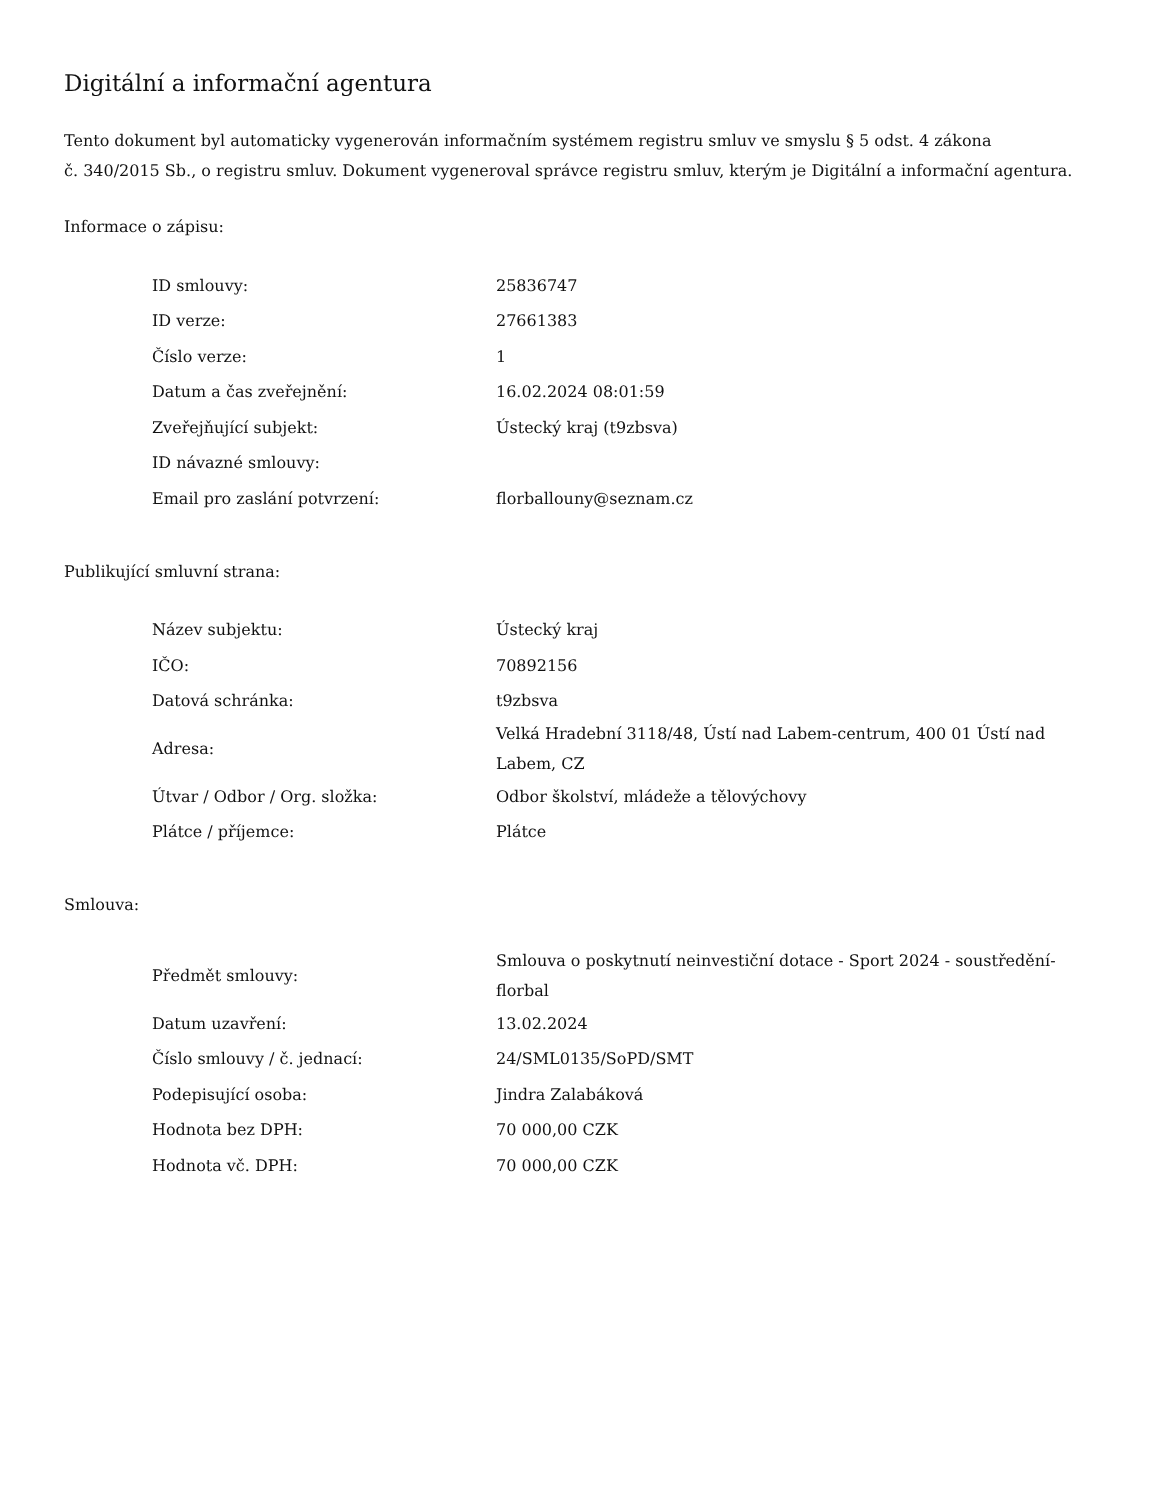Digitální a informační agentura
Tento dokument byl automaticky vygenerován informačním systémem registru smluv ve smyslu § 5 odst. 4 zákona
č. 340/2015 Sb., o registru smluv. Dokument vygeneroval správce registru smluv, kterým je Digitální a informační agentura.
Informace o zápisu:
| ID smlouvy: | 25836747 |
| ID verze: | 27661383 |
| Číslo verze: | 1 |
| Datum a čas zveřejnění: | 16.02.2024 08:01:59 |
| Zveřejňující subjekt: | Ústecký kraj (t9zbsva) |
| ID návazné smlouvy: | |
| Email pro zaslání potvrzení: | florballouny@seznam.cz |
Publikující smluvní strana:
| Název subjektu: | Ústecký kraj |
| IČO: | 70892156 |
| Datová schránka: | t9zbsva |
| Adresa: | Velká Hradební 3118/48, Ústí nad Labem-centrum, 400 01 Ústí nad Labem, CZ |
| Útvar / Odbor / Org. složka: | Odbor školství, mládeže a tělovýchovy |
| Plátce / příjemce: | Plátce |
Smlouva:
| Předmět smlouvy: | Smlouva o poskytnutí neinvestiční dotace - Sport 2024 - soustředění-florbal |
| Datum uzavření: | 13.02.2024 |
| Číslo smlouvy / č. jednací: | 24/SML0135/SoPD/SMT |
| Podepisující osoba: | Jindra Zalabáková |
| Hodnota bez DPH: | 70 000,00 CZK |
| Hodnota vč. DPH: | 70 000,00 CZK |